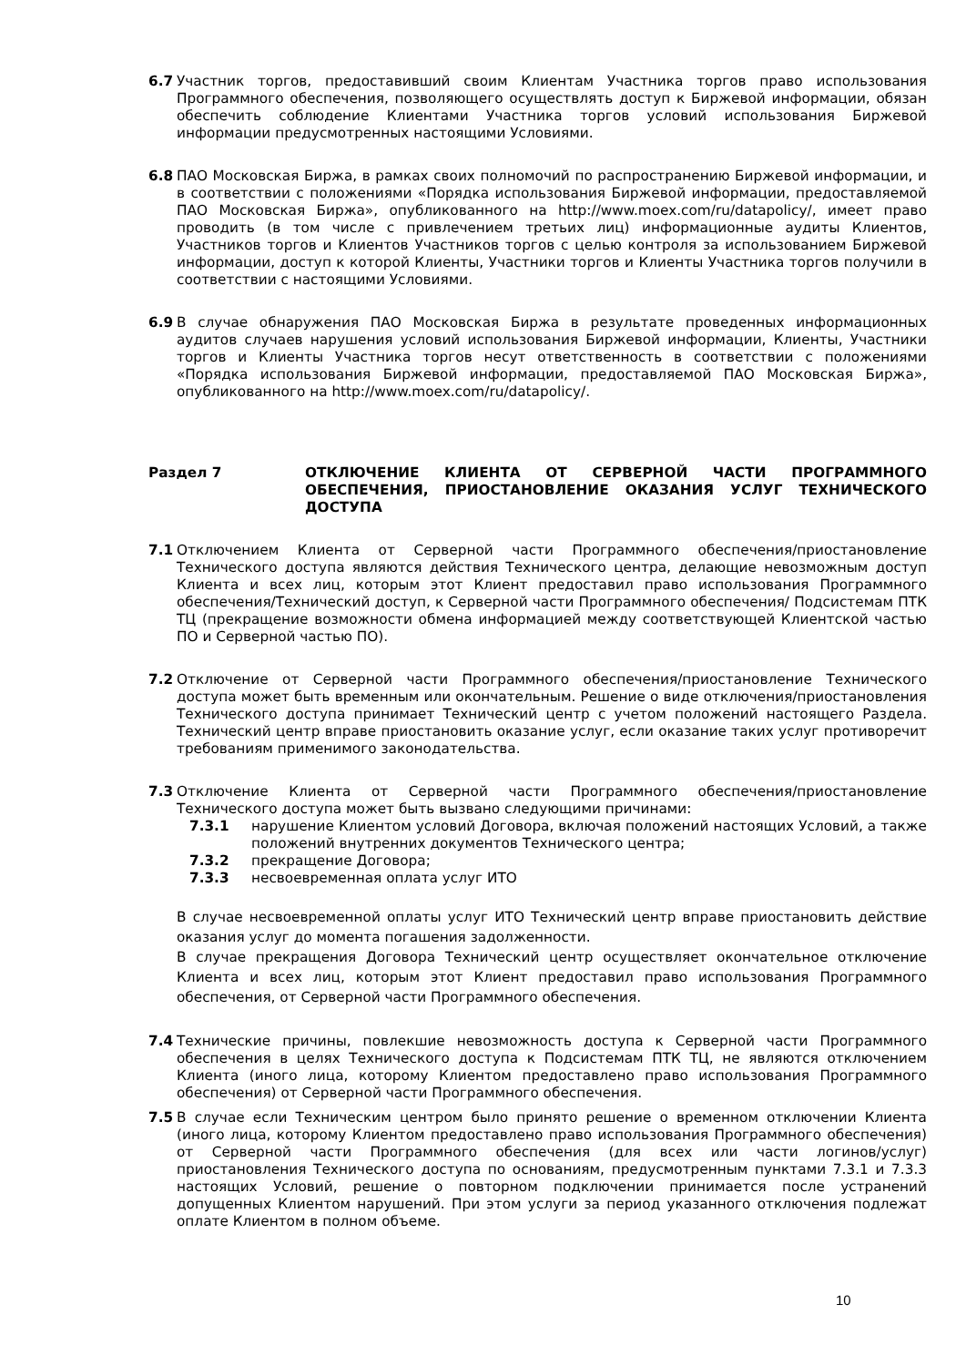6.7 Участник торгов, предоставивший своим Клиентам Участника торгов право использования Программного обеспечения, позволяющего осуществлять доступ к Биржевой информации, обязан обеспечить соблюдение Клиентами Участника торгов условий использования Биржевой информации предусмотренных настоящими Условиями.
6.8 ПАО Московская Биржа, в рамках своих полномочий по распространению Биржевой информации, и в соответствии с положениями «Порядка использования Биржевой информации, предоставляемой ПАО Московская Биржа», опубликованного на http://www.moex.com/ru/datapolicy/, имеет право проводить (в том числе с привлечением третьих лиц) информационные аудиты Клиентов, Участников торгов и Клиентов Участников торгов с целью контроля за использованием Биржевой информации, доступ к которой Клиенты, Участники торгов и Клиенты Участника торгов получили в соответствии с настоящими Условиями.
6.9 В случае обнаружения ПАО Московская Биржа в результате проведенных информационных аудитов случаев нарушения условий использования Биржевой информации, Клиенты, Участники торгов и Клиенты Участника торгов несут ответственность в соответствии с положениями «Порядка использования Биржевой информации, предоставляемой ПАО Московская Биржа», опубликованного на http://www.moex.com/ru/datapolicy/.
Раздел 7 ОТКЛЮЧЕНИЕ КЛИЕНТА ОТ СЕРВЕРНОЙ ЧАСТИ ПРОГРАММНОГО ОБЕСПЕЧЕНИЯ, ПРИОСТАНОВЛЕНИЕ ОКАЗАНИЯ УСЛУГ ТЕХНИЧЕСКОГО ДОСТУПА
7.1 Отключением Клиента от Серверной части Программного обеспечения/приостановление Технического доступа являются действия Технического центра, делающие невозможным доступ Клиента и всех лиц, которым этот Клиент предоставил право использования Программного обеспечения/Технический доступ, к Серверной части Программного обеспечения/ Подсистемам ПТК ТЦ (прекращение возможности обмена информацией между соответствующей Клиентской частью ПО и Серверной частью ПО).
7.2 Отключение от Серверной части Программного обеспечения/приостановление Технического доступа может быть временным или окончательным. Решение о виде отключения/приостановления Технического доступа принимает Технический центр с учетом положений настоящего Раздела. Технический центр вправе приостановить оказание услуг, если оказание таких услуг противоречит требованиям применимого законодательства.
7.3 Отключение Клиента от Серверной части Программного обеспечения/приостановление Технического доступа может быть вызвано следующими причинами:
7.3.1 нарушение Клиентом условий Договора, включая положений настоящих Условий, а также положений внутренних документов Технического центра;
7.3.2 прекращение Договора;
7.3.3 несвоевременная оплата услуг ИТО
В случае несвоевременной оплаты услуг ИТО Технический центр вправе приостановить действие оказания услуг до момента погашения задолженности.
В случае прекращения Договора Технический центр осуществляет окончательное отключение Клиента и всех лиц, которым этот Клиент предоставил право использования Программного обеспечения, от Серверной части Программного обеспечения.
7.4 Технические причины, повлекшие невозможность доступа к Серверной части Программного обеспечения в целях Технического доступа к Подсистемам ПТК ТЦ, не являются отключением Клиента (иного лица, которому Клиентом предоставлено право использования Программного обеспечения) от Серверной части Программного обеспечения.
7.5 В случае если Техническим центром было принято решение о временном отключении Клиента (иного лица, которому Клиентом предоставлено право использования Программного обеспечения) от Серверной части Программного обеспечения (для всех или части логинов/услуг) приостановления Технического доступа по основаниям, предусмотренным пунктами 7.3.1 и 7.3.3 настоящих Условий, решение о повторном подключении принимается после устранений допущенных Клиентом нарушений. При этом услуги за период указанного отключения подлежат оплате Клиентом в полном объеме.
10